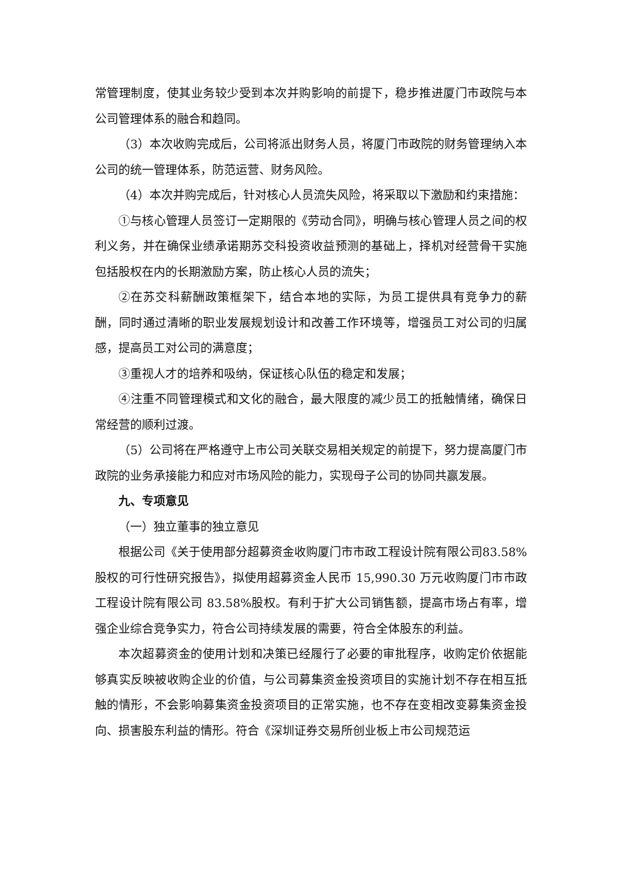常管理制度，使其业务较少受到本次并购影响的前提下，稳步推进厦门市政院与本公司管理体系的融合和趋同。
（3）本次收购完成后，公司将派出财务人员，将厦门市政院的财务管理纳入本公司的统一管理体系，防范运营、财务风险。
（4）本次并购完成后，针对核心人员流失风险，将采取以下激励和约束措施：
①与核心管理人员签订一定期限的《劳动合同》，明确与核心管理人员之间的权利义务，并在确保业绩承诺期苏交科投资收益预测的基础上，择机对经营骨干实施包括股权在内的长期激励方案，防止核心人员的流失；
②在苏交科薪酬政策框架下，结合本地的实际，为员工提供具有竞争力的薪酬，同时通过清晰的职业发展规划设计和改善工作环境等，增强员工对公司的归属感，提高员工对公司的满意度；
③重视人才的培养和吸纳，保证核心队伍的稳定和发展；
④注重不同管理模式和文化的融合，最大限度的减少员工的抵触情绪，确保日常经营的顺利过渡。
（5）公司将在严格遵守上市公司关联交易相关规定的前提下，努力提高厦门市政院的业务承接能力和应对市场风险的能力，实现母子公司的协同共赢发展。
九、专项意见
（一）独立董事的独立意见
根据公司《关于使用部分超募资金收购厦门市市政工程设计院有限公司83.58%股权的可行性研究报告》，拟使用超募资金人民币 15,990.30 万元收购厦门市市政工程设计院有限公司 83.58%股权。有利于扩大公司销售额，提高市场占有率，增强企业综合竞争实力，符合公司持续发展的需要，符合全体股东的利益。
本次超募资金的使用计划和决策已经履行了必要的审批程序，收购定价依据能够真实反映被收购企业的价值，与公司募集资金投资项目的实施计划不存在相互抵触的情形，不会影响募集资金投资项目的正常实施，也不存在变相改变募集资金投向、损害股东利益的情形。符合《深圳证券交易所创业板上市公司规范运